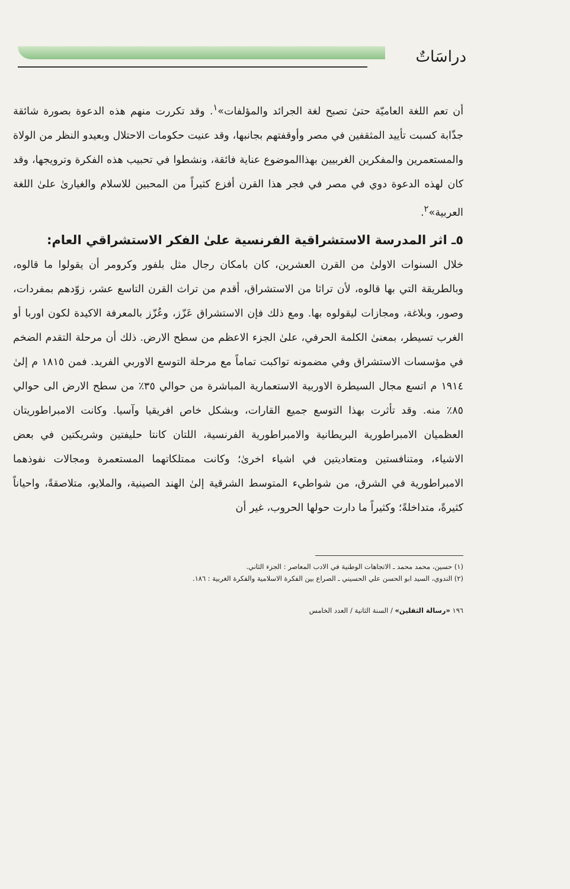دراسَاتٌ
أن تعم اللغة العاميّة حتىٰ تصبح لغة الجرائد والمؤلفات»<sup>١</sup>. وقد تكررت منهم هذه الدعوة بصورة شائقة جذّابة كسبت تأييد المثقفين في مصر وأوقفتهم بجانبها، وقد عنيت حكومات الاحتلال وبعيدو النظر من الولاة والمستعمرين والمفكرين الغربيين بهذاالموضوع عناية فائقة، ونشطوا في تحبيب هذه الفكرة وترويجها، وقد كان لهذه الدعوة دوي في مصر في فجر هذا القرن أفزع كثيراً من المحبين للاسلام والغيارىٰ علىٰ اللغة العربية»<sup>٢</sup>.
٥ـ اثر المدرسة الاستشراقية الفرنسية علىٰ الفكر الاستشراقي العام:
خلال السنوات الاولىٰ من القرن العشرين، كان بامكان رجال مثل بلفور وكرومر أن يقولوا ما قالوه، وبالطريقة التي بها قالوه، لأن تراثا من الاستشراق، أقدم من تراث القرن التاسع عشر، زوّدهم بمفردات، وصور، وبلاغة، ومجازات ليقولوه بها. ومع ذلك فإن الاستشراق عَزّز، وعُزّز بالمعرفة الاكيدة لكون اوربا أو الغرب تسيطر، بمعنىٰ الكلمة الحرفي، علىٰ الجزء الاعظم من سطح الارض. ذلك أن مرحلة التقدم الضخم في مؤسسات الاستشراق وفي مضمونه تواكبت تماماً مع مرحلة التوسع الاوربي الفريد. فمن ١٨١٥ م إلىٰ ١٩١٤ م اتسع مجال السيطرة الاوربية الاستعمارية المباشرة من حوالي ٣٥٪ من سطح الارض الى حوالي ٨٥٪ منه. وقد تأثرت بهذا التوسع جميع القارات، وبشكل خاص افريقيا وآسيا. وكانت الامبراطوريتان العظميان الامبراطورية البريطانية والامبراطورية الفرنسية، اللتان كانتا حليفتين وشريكتين في بعض الاشياء، ومتنافستين ومتعاديتين في اشياء اخرىٰ؛ وكانت ممتلكاتهما المستعمرة ومجالات نفوذهما الامبراطورية في الشرق، من شواطيء المتوسط الشرقية إلىٰ الهند الصينية، والملايو، متلاصقةً، واحياناً كثيرةً، متداخلةً؛ وكثيراً ما دارت حولها الحروب، غير أن
(١) حسين، محمد محمد ـ الاتجاهات الوطنية في الادب المعاصر : الجزء الثاني.
(٢) الندوي، السيد ابو الحسن علي الحسيني ـ الصراع بين الفكرة الاسلامية والفكرة الغربية : ١٨٦.
١٩٦ «رسالة الثقلين» / السنة الثانية / العدد الخامس